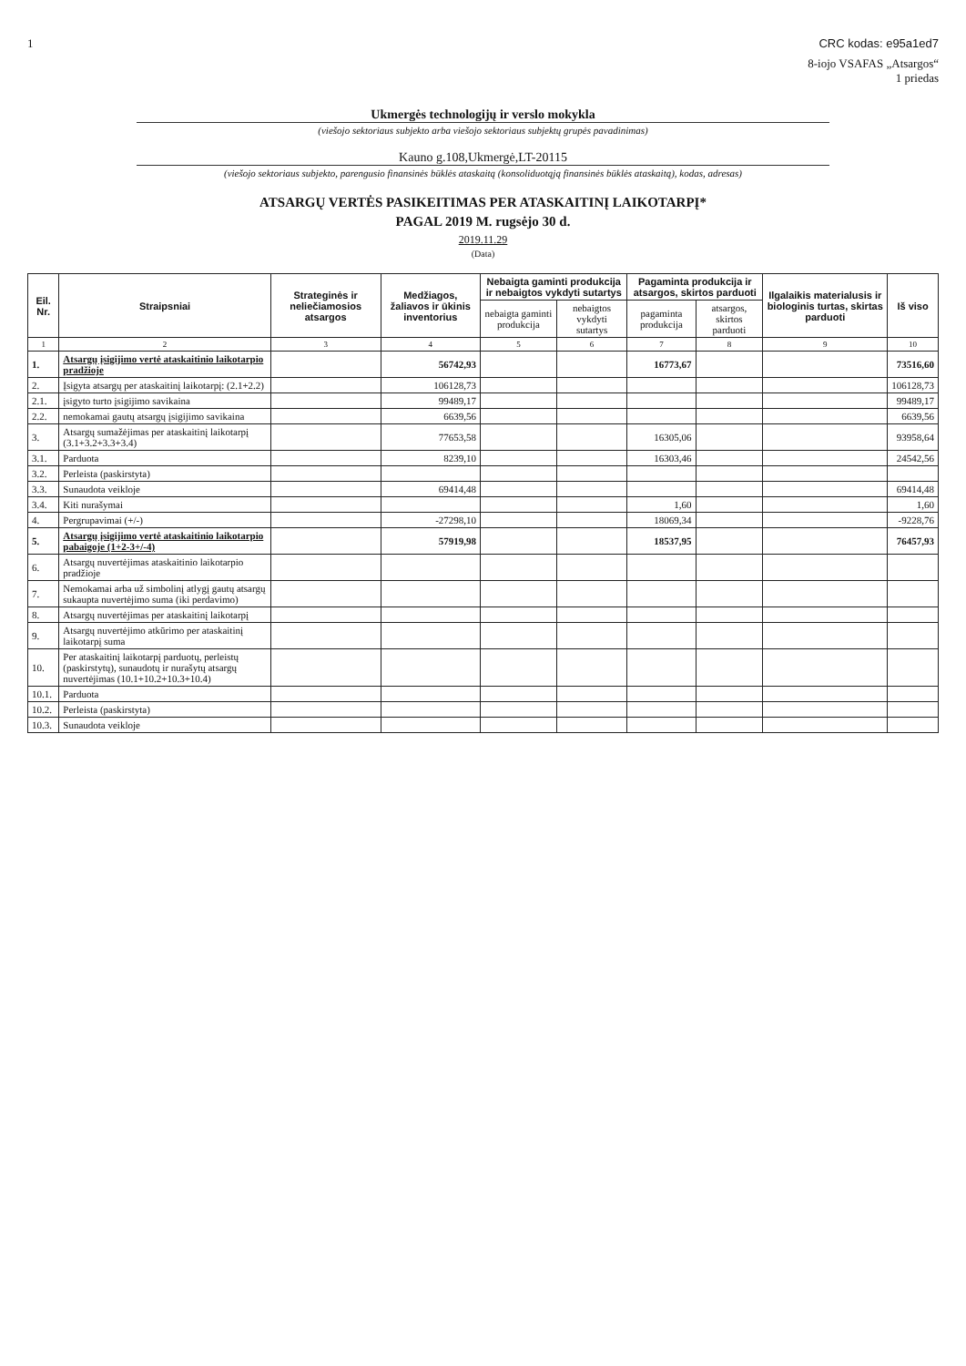1 CRC kodas: e95a1ed7
8-iojo VSAFAS „Atsargos“
1 priedas
Ukmergės technologijų ir verslo mokykla
(viešojo sektoriaus subjekto arba viešojo sektoriaus subjektų grupės pavadinimas)
Kauno g.108,Ukmergė,LT-20115
(viešojo sektoriaus subjekto, parengusio finansinės būklės ataskaitą (konsoliduotąją finansinės būklės ataskaitą), kodas, adresas)
ATSARGŲ VERTĖS PASIKEITIMAS PER ATASKAITINĮ LAIKOTARPĮ*
PAGAL 2019 M. rugsėjo 30 d.
2019.11.29
(Data)
| Eil. Nr. | Straipsniai | Strateginės ir neliečiamosios atsargos | Medžiagos, žaliavos ir ūkinis inventorius | Nebaigta gaminti produkcija ir nebaigtos vykdyti sutartys | | Pagaminta produkcija ir atsargos, skirtos parduoti | | Ilgalaikis materialusis ir biologinis turtas, skirtas parduoti | Iš viso |
| --- | --- | --- | --- | --- | --- | --- | --- | --- | --- |
| | | | | nebaigta gaminti produkcija | nebaigtos vykdyti sutartys | pagaminta produkcija | atsargos, skirtos parduoti | | |
| 1 | 2 | 3 | 4 | 5 | 6 | 7 | 8 | 9 | 10 |
| 1. | Atsargų įsigijimo vertė ataskaitinio laikotarpio pradžioje | | 56742,93 | | | 16773,67 | | | 73516,60 |
| 2. | Įsigyta atsargų per ataskaitinį laikotarpį: (2.1+2.2) | | 106128,73 | | | | | | 106128,73 |
| 2.1. | įsigyto turto įsigijimo savikaina | | 99489,17 | | | | | | 99489,17 |
| 2.2. | nemokamai gautų atsargų įsigijimo savikaina | | 6639,56 | | | | | | 6639,56 |
| 3. | Atsargų sumažėjimas per ataskaitinį laikotarpį (3.1+3.2+3.3+3.4) | | 77653,58 | | | 16305,06 | | | 93958,64 |
| 3.1. | Parduota | | 8239,10 | | | 16303,46 | | | 24542,56 |
| 3.2. | Perleista (paskirstyta) | | | | | | | | |
| 3.3. | Sunaudota veikloje | | 69414,48 | | | | | | 69414,48 |
| 3.4. | Kiti nurašymai | | | | | 1,60 | | | 1,60 |
| 4. | Pergrupavimai (+/-) | | -27298,10 | | | 18069,34 | | | -9228,76 |
| 5. | Atsargų įsigijimo vertė ataskaitinio laikotarpio pabaigoje (1+2-3+/-4) | | 57919,98 | | | 18537,95 | | | 76457,93 |
| 6. | Atsargų nuvertėjimas ataskaitinio laikotarpio pradžioje | | | | | | | | |
| 7. | Nemokamai arba už simbolinį atlygį gautų atsargų sukaupta nuvertėjimo suma (iki perdavimo) | | | | | | | | |
| 8. | Atsargų nuvertėjimas per ataskaitinį laikotarpį | | | | | | | | |
| 9. | Atsargų nuvertėjimo atkūrimo per ataskaitinį laikotarpį suma | | | | | | | | |
| 10. | Per ataskaitinį laikotarpį parduotų, perleistų (paskirstytų), sunaudotų ir nurašytų atsargų nuvertėjimas (10.1+10.2+10.3+10.4) | | | | | | | | |
| 10.1. | Parduota | | | | | | | | |
| 10.2. | Perleista (paskirstyta) | | | | | | | | |
| 10.3. | Sunaudota veikloje | | | | | | | | |